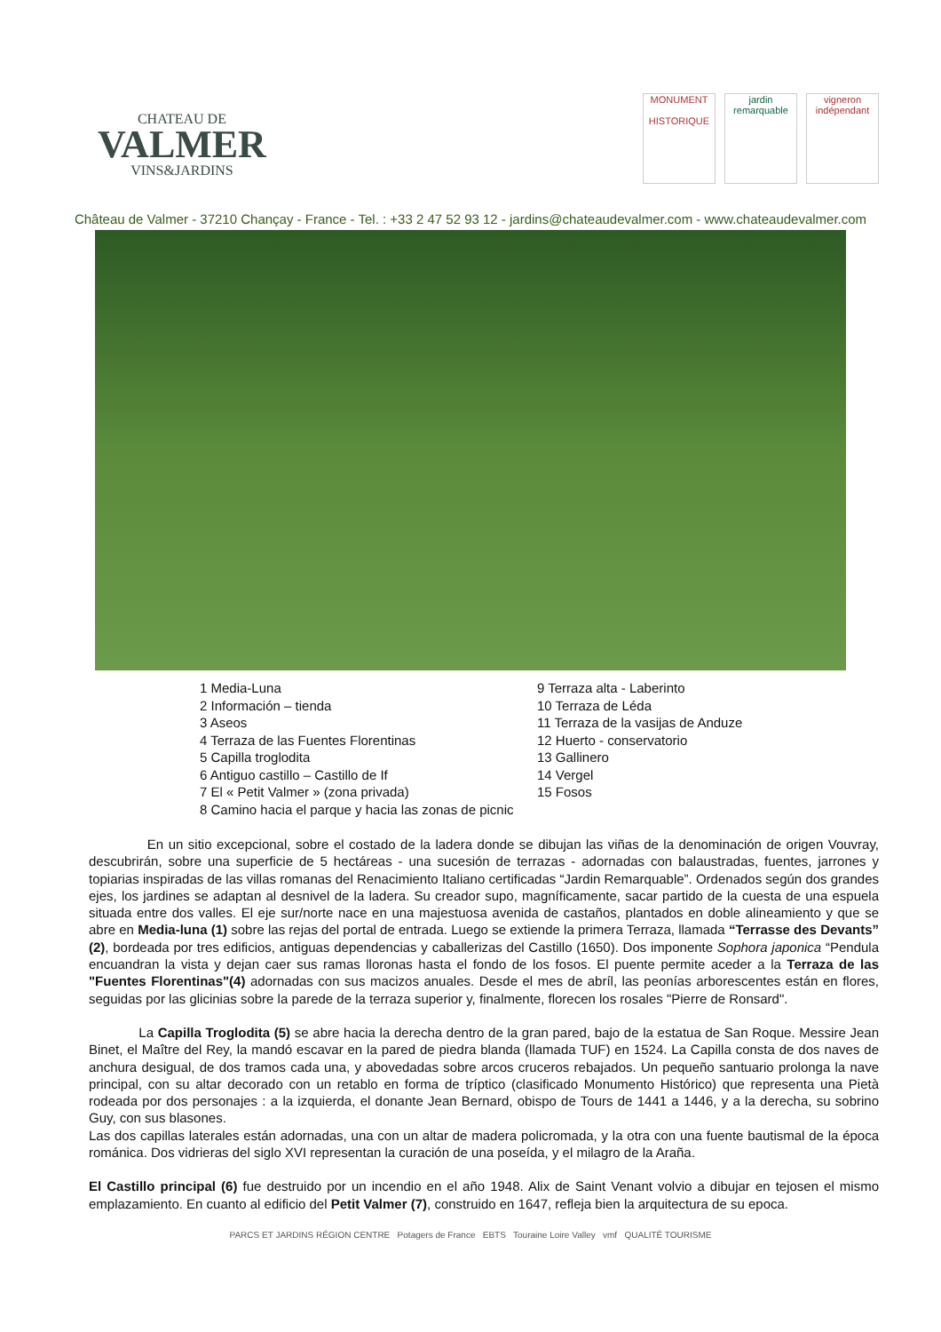CHATEAU DE
VALMER
VINS&JARDINS
MONUMENT
HISTORIQUE
jardin remarquable
vigneron indépendant
Château de Valmer - 37210 Chançay - France - Tel. : +33 2 47 52 93 12 - jardins@chateaudevalmer.com - www.chateaudevalmer.com
1 Media-Luna
2 Información – tienda
3 Aseos
4 Terraza de las Fuentes Florentinas
5 Capilla troglodita
6 Antiguo castillo – Castillo de If
7 El « Petit Valmer » (zona privada)
8 Camino hacia el parque y hacia las zonas de picnic
9 Terraza alta - Laberinto
10 Terraza de Léda
11 Terraza de la vasijas de Anduze
12 Huerto - conservatorio
13 Gallinero
14 Vergel
15 Fosos
En un sitio excepcional, sobre el costado de la ladera donde se dibujan las viñas de la denominación de origen Vouvray, descubrirán, sobre una superficie de 5 hectáreas - una sucesión de terrazas - adornadas con balaustradas, fuentes, jarrones y topiarias inspiradas de las villas romanas del Renacimiento Italiano certificadas “Jardin Remarquable”. Ordenados según dos grandes ejes, los jardines se adaptan al desnivel de la ladera. Su creador supo, magníficamente, sacar partido de la cuesta de una espuela situada entre dos valles. El eje sur/norte nace en una majestuosa avenida de castaños, plantados en doble alineamiento y que se abre en Media-luna (1) sobre las rejas del portal de entrada. Luego se extiende la primera Terraza, llamada “Terrasse des Devants” (2), bordeada por tres edificios, antiguas dependencias y caballerizas del Castillo (1650). Dos imponente Sophora japonica “Pendula encuandran la vista y dejan caer sus ramas lloronas hasta el fondo de los fosos. El puente permite aceder a la Terraza de las "Fuentes Florentinas"(4) adornadas con sus macizos anuales. Desde el mes de abríl, las peonías arborescentes están en flores, seguidas por las glicinias sobre la parede de la terraza superior y, finalmente, florecen los rosales "Pierre de Ronsard".
La Capilla Troglodita (5) se abre hacia la derecha dentro de la gran pared, bajo de la estatua de San Roque. Messire Jean Binet, el Maître del Rey, la mandó escavar en la pared de piedra blanda (llamada TUF) en 1524. La Capilla consta de dos naves de anchura desigual, de dos tramos cada una, y abovedadas sobre arcos cruceros rebajados. Un pequeño santuario prolonga la nave principal, con su altar decorado con un retablo en forma de tríptico (clasificado Monumento Histórico) que representa una Pietà rodeada por dos personajes : a la izquierda, el donante Jean Bernard, obispo de Tours de 1441 a 1446, y a la derecha, su sobrino Guy, con sus blasones.
Las dos capillas laterales están adornadas, una con un altar de madera policromada, y la otra con una fuente bautismal de la época románica. Dos vidrieras del siglo XVI representan la curación de una poseída, y el milagro de la Araña.
El Castillo principal (6) fue destruido por un incendio en el año 1948. Alix de Saint Venant volvio a dibujar en tejosen el mismo emplazamiento. En cuanto al edificio del Petit Valmer (7), construido en 1647, refleja bien la arquitectura de su epoca.
PARCS ET JARDINS RÉGION CENTRE Potagers de France EBTS Touraine Loire Valley vmf QUALITÉ TOURISME